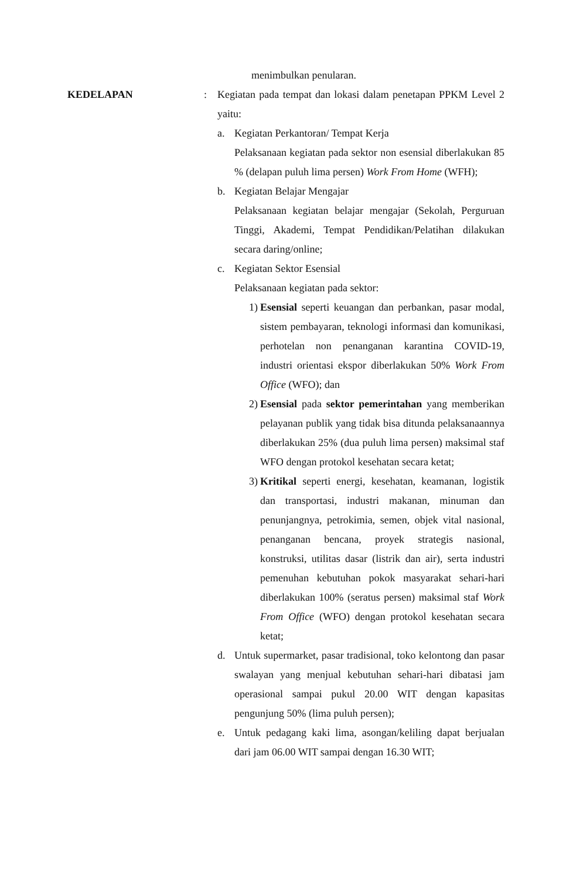menimbulkan penularan.
KEDELAPAN : Kegiatan pada tempat dan lokasi dalam penetapan PPKM Level 2 yaitu:
a. Kegiatan Perkantoran/ Tempat Kerja
Pelaksanaan kegiatan pada sektor non esensial diberlakukan 85 % (delapan puluh lima persen) Work From Home (WFH);
b. Kegiatan Belajar Mengajar
Pelaksanaan kegiatan belajar mengajar (Sekolah, Perguruan Tinggi, Akademi, Tempat Pendidikan/Pelatihan dilakukan secara daring/online;
c. Kegiatan Sektor Esensial
Pelaksanaan kegiatan pada sektor:
1) Esensial seperti keuangan dan perbankan, pasar modal, sistem pembayaran, teknologi informasi dan komunikasi, perhotelan non penanganan karantina COVID-19, industri orientasi ekspor diberlakukan 50% Work From Office (WFO); dan
2) Esensial pada sektor pemerintahan yang memberikan pelayanan publik yang tidak bisa ditunda pelaksanaannya diberlakukan 25% (dua puluh lima persen) maksimal staf WFO dengan protokol kesehatan secara ketat;
3) Kritikal seperti energi, kesehatan, keamanan, logistik dan transportasi, industri makanan, minuman dan penunjangnya, petrokimia, semen, objek vital nasional, penanganan bencana, proyek strategis nasional, konstruksi, utilitas dasar (listrik dan air), serta industri pemenuhan kebutuhan pokok masyarakat sehari-hari diberlakukan 100% (seratus persen) maksimal staf Work From Office (WFO) dengan protokol kesehatan secara ketat;
d. Untuk supermarket, pasar tradisional, toko kelontong dan pasar swalayan yang menjual kebutuhan sehari-hari dibatasi jam operasional sampai pukul 20.00 WIT dengan kapasitas pengunjung 50% (lima puluh persen);
e. Untuk pedagang kaki lima, asongan/keliling dapat berjualan dari jam 06.00 WIT sampai dengan 16.30 WIT;